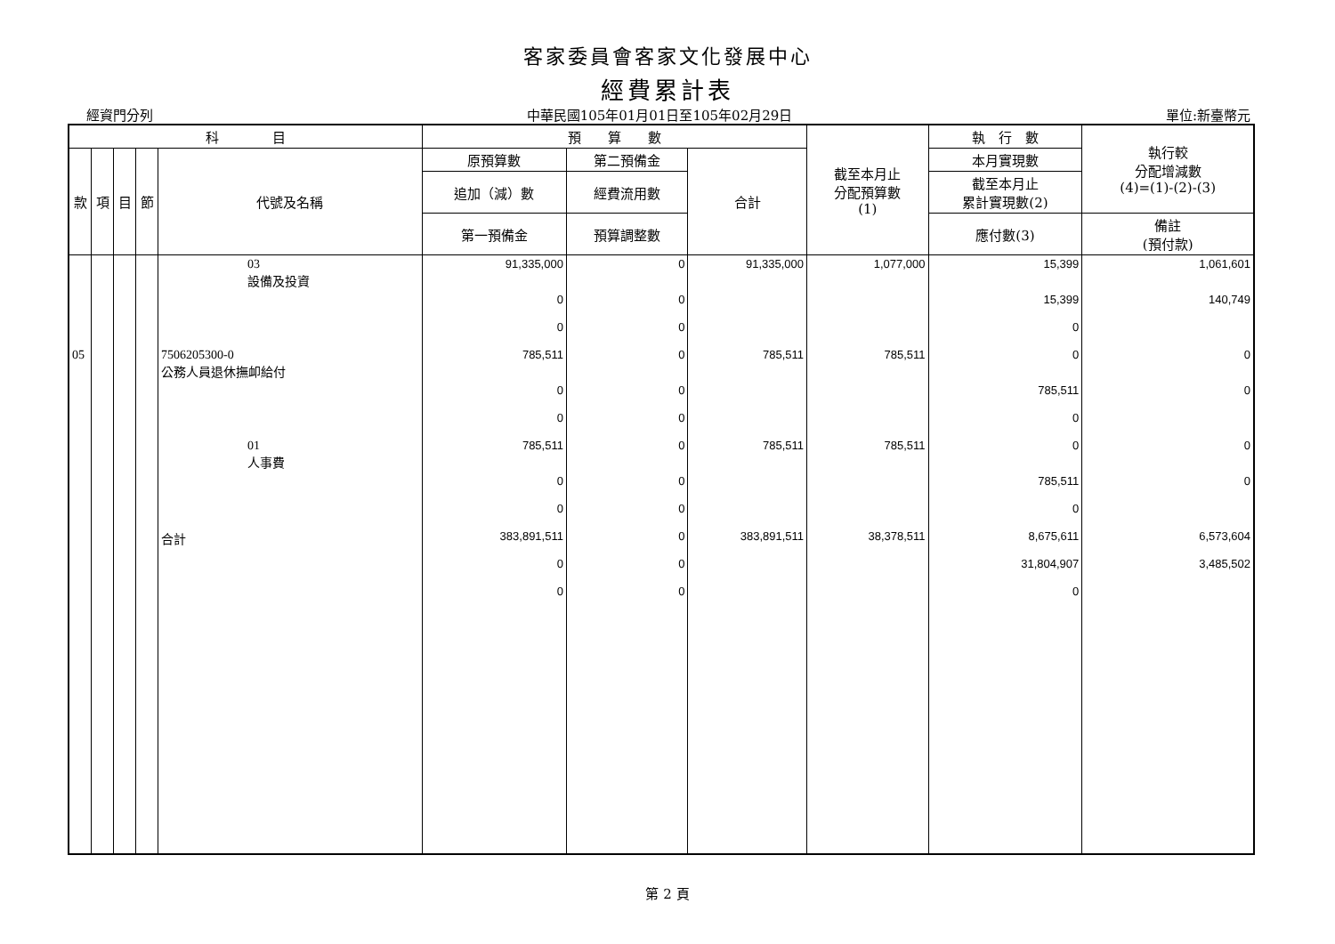客家委員會客家文化發展中心
經費累計表
經資門分列 中華民國105年01月01日至105年02月29日 單位:新臺幣元
| 科 目 | | | | | 預 算 數 | | | 截至本月止 分配預算數 (1) | 執 行 數 | 執行較 分配增減數 (4)=(1)-(2)-(3) |
| --- | --- | --- | --- | --- | --- | --- | --- | --- | --- | --- |
| 款 | 項 | 目 | 節 | 代號及名稱 | 原預算數 | 第二預備金 | 合計 | | 本月實現數 | |
| | | | | | 追加（減）數 | 經費流用數 | | | 截至本月止 累計實現數(2) | |
| | | | | | 第一預備金 | 預算調整數 | | | 應付數(3) | 備註 (預付款) |
| | | | | 03 設備及投資 | 91,335,000 | 0 | 91,335,000 | 1,077,000 | 15,399 | 1,061,601 |
| | | | | | 0 | 0 | | | 15,399 | 140,749 |
| | | | | | 0 | 0 | | | 0 | |
| 05 | | | | 7506205300-0 公務人員退休撫卹給付 | 785,511 | 0 | 785,511 | 785,511 | 0 | 0 |
| | | | | | 0 | 0 | | | 785,511 | 0 |
| | | | | | 0 | 0 | | | 0 | |
| | | | | 01 人事費 | 785,511 | 0 | 785,511 | 785,511 | 0 | 0 |
| | | | | | 0 | 0 | | | 785,511 | 0 |
| | | | | | 0 | 0 | | | 0 | |
| | | | | 合計 | 383,891,511 | 0 | 383,891,511 | 38,378,511 | 8,675,611 | 6,573,604 |
| | | | | | 0 | 0 | | | 31,804,907 | 3,485,502 |
| | | | | | 0 | 0 | | | 0 | |
第 2 頁